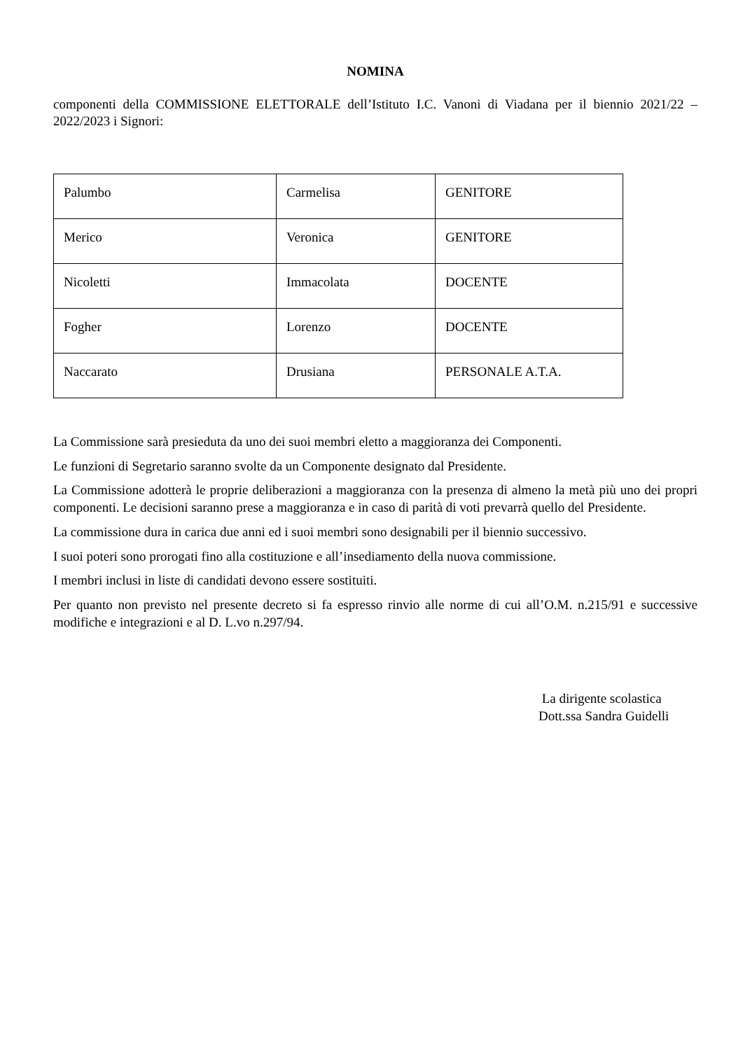NOMINA
componenti della COMMISSIONE ELETTORALE dell’Istituto I.C. Vanoni di Viadana per il biennio 2021/22 – 2022/2023 i Signori:
| Palumbo | Carmelisa | GENITORE |
| Merico | Veronica | GENITORE |
| Nicoletti | Immacolata | DOCENTE |
| Fogher | Lorenzo | DOCENTE |
| Naccarato | Drusiana | PERSONALE A.T.A. |
La Commissione sarà presieduta da uno dei suoi membri eletto a maggioranza dei Componenti.
Le funzioni di Segretario saranno svolte da un Componente designato dal Presidente.
La Commissione adotterà le proprie deliberazioni a maggioranza con la presenza di almeno la metà più uno dei propri componenti. Le decisioni saranno prese a maggioranza e in caso di parità di voti prevarrà quello del Presidente.
La commissione dura in carica due anni ed i suoi membri sono designabili per il biennio successivo.
I suoi poteri sono prorogati fino alla costituzione e all’insediamento della nuova commissione.
I membri inclusi in liste di candidati devono essere sostituiti.
Per quanto non previsto nel presente decreto si fa espresso rinvio alle norme di cui all’O.M. n.215/91 e successive modifiche e integrazioni e al D. L.vo n.297/94.
La dirigente scolastica
Dott.ssa Sandra Guidelli